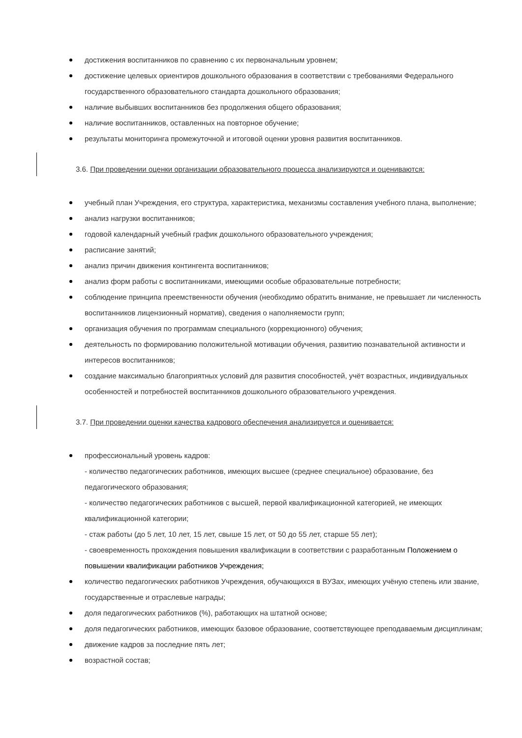достижения воспитанников по сравнению с их первоначальным уровнем;
достижение целевых ориентиров дошкольного образования в соответствии с требованиями Федерального государственного образовательного стандарта дошкольного образования;
наличие выбывших воспитанников без продолжения общего образования;
наличие воспитанников, оставленных на повторное обучение;
результаты мониторинга промежуточной и итоговой оценки уровня развития воспитанников.
3.6. При проведении оценки организации образовательного процесса анализируются и оцениваются:
учебный план Учреждения, его структура, характеристика, механизмы составления учебного плана, выполнение;
анализ нагрузки воспитанников;
годовой календарный учебный график дошкольного образовательного учреждения;
расписание занятий;
анализ причин движения контингента воспитанников;
анализ форм работы с воспитанниками, имеющими особые образовательные потребности;
соблюдение принципа преемственности обучения (необходимо обратить внимание, не превышает ли численность воспитанников лицензионный норматив), сведения о наполняемости групп;
организация обучения по программам специального (коррекционного) обучения;
деятельность по формированию положительной мотивации обучения, развитию познавательной активности и интересов воспитанников;
создание максимально благоприятных условий для развития способностей, учёт возрастных, индивидуальных особенностей и потребностей воспитанников дошкольного образовательного учреждения.
3.7. При проведении оценки качества кадрового обеспечения анализируется и оценивается:
профессиональный уровень кадров:
- количество педагогических работников, имеющих высшее (среднее специальное) образование, без педагогического образования;
- количество педагогических работников с высшей, первой квалификационной категорией, не имеющих квалификационной категории;
- стаж работы (до 5 лет, 10 лет, 15 лет, свыше 15 лет, от 50 до 55 лет, старше 55 лет);
- своевременность прохождения повышения квалификации в соответствии с разработанным Положением о повышении квалификации работников Учреждения;
количество педагогических работников Учреждения, обучающихся в ВУЗах, имеющих учёную степень или звание, государственные и отраслевые награды;
доля педагогических работников (%), работающих на штатной основе;
доля педагогических работников, имеющих базовое образование, соответствующее преподаваемым дисциплинам;
движение кадров за последние пять лет;
возрастной состав;